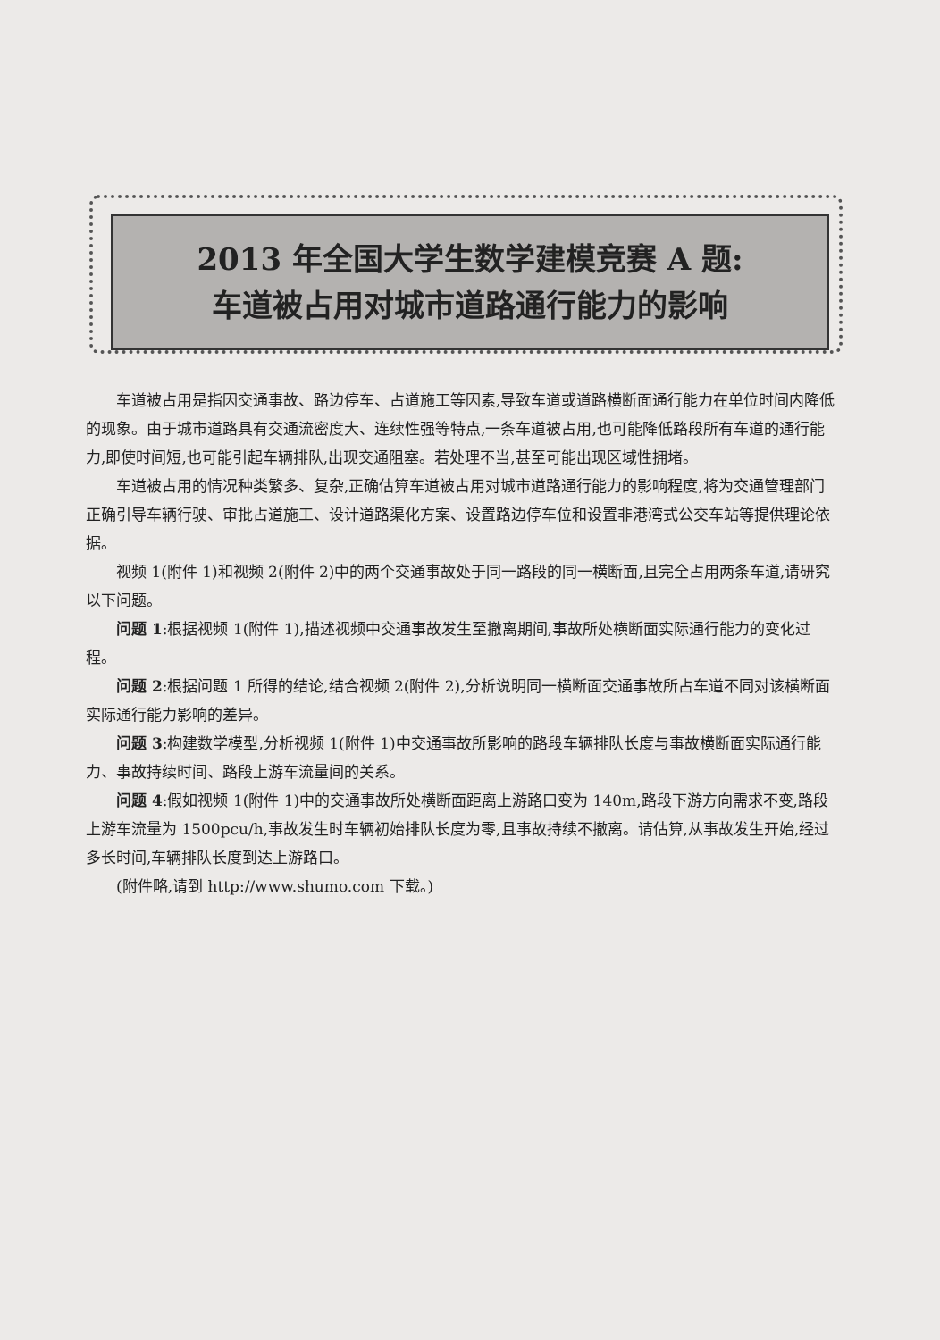2013 年全国大学生数学建模竞赛 A 题:
车道被占用对城市道路通行能力的影响
车道被占用是指因交通事故、路边停车、占道施工等因素,导致车道或道路横断面通行能力在单位时间内降低的现象。由于城市道路具有交通流密度大、连续性强等特点,一条车道被占用,也可能降低路段所有车道的通行能力,即使时间短,也可能引起车辆排队,出现交通阻塞。若处理不当,甚至可能出现区域性拥堵。
车道被占用的情况种类繁多、复杂,正确估算车道被占用对城市道路通行能力的影响程度,将为交通管理部门正确引导车辆行驶、审批占道施工、设计道路渠化方案、设置路边停车位和设置非港湾式公交车站等提供理论依据。
视频 1(附件 1)和视频 2(附件 2)中的两个交通事故处于同一路段的同一横断面,且完全占用两条车道,请研究以下问题。
问题 1:根据视频 1(附件 1),描述视频中交通事故发生至撤离期间,事故所处横断面实际通行能力的变化过程。
问题 2:根据问题 1 所得的结论,结合视频 2(附件 2),分析说明同一横断面交通事故所占车道不同对该横断面实际通行能力影响的差异。
问题 3:构建数学模型,分析视频 1(附件 1)中交通事故所影响的路段车辆排队长度与事故横断面实际通行能力、事故持续时间、路段上游车流量间的关系。
问题 4:假如视频 1(附件 1)中的交通事故所处横断面距离上游路口变为 140m,路段下游方向需求不变,路段上游车流量为 1500pcu/h,事故发生时车辆初始排队长度为零,且事故持续不撤离。请估算,从事故发生开始,经过多长时间,车辆排队长度到达上游路口。
(附件略,请到 http://www.shumo.com 下载。)